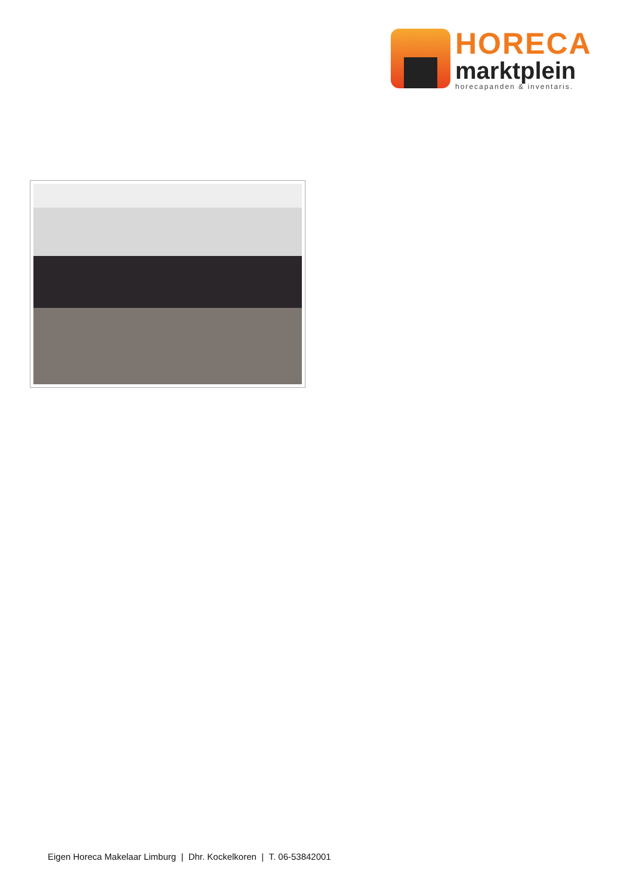HORECA
marktplein
horecapanden & inventaris.
Eigen Horeca Makelaar Limburg | Dhr. Kockelkoren | T. 06-53842001